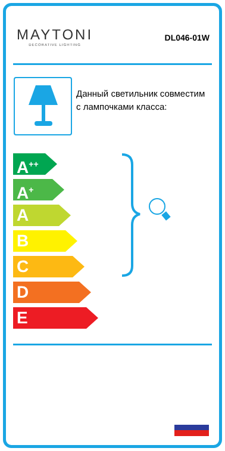MAYTONI
DECORATIVE LIGHTING
DL046-01W
Данный светильник совместим с лампочками класса:
A<sup>++</sup>
A<sup>+</sup>
A
B
C
D
E